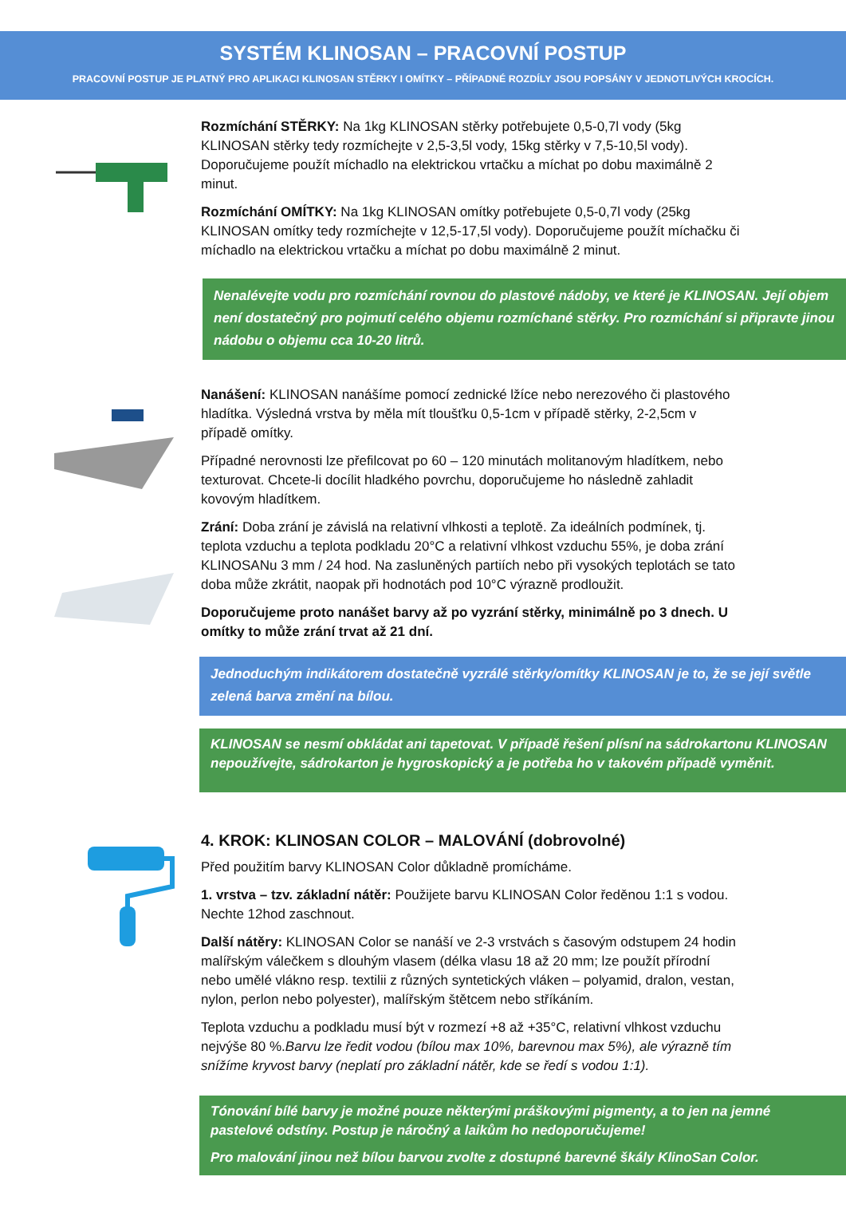SYSTÉM KLINOSAN – PRACOVNÍ POSTUP
PRACOVNÍ POSTUP JE PLATNÝ PRO APLIKACI KLINOSAN STĚRKY I OMÍTKY – PŘÍPADNÉ ROZDÍLY JSOU POPSÁNY V JEDNOTLIVÝCH KROCÍCH.
Rozmíchání STĚRKY: Na 1kg KLINOSAN stěrky potřebujete 0,5-0,7l vody (5kg KLINOSAN stěrky tedy rozmíchejte v 2,5-3,5l vody, 15kg stěrky v 7,5-10,5l vody). Doporučujeme použít míchadlo na elektrickou vrtačku a míchat po dobu maximálně 2 minut.
Rozmíchání OMÍTKY: Na 1kg KLINOSAN omítky potřebujete 0,5-0,7l vody (25kg KLINOSAN omítky tedy rozmíchejte v 12,5-17,5l vody). Doporučujeme použít míchačku či míchadlo na elektrickou vrtačku a míchat po dobu maximálně 2 minut.
Nenalévejte vodu pro rozmíchání rovnou do plastové nádoby, ve které je KLINOSAN. Její objem není dostatečný pro pojmutí celého objemu rozmíchané stěrky. Pro rozmíchání si připravte jinou nádobu o objemu cca 10-20 litrů.
Nanášení: KLINOSAN nanášíme pomocí zednické lžíce nebo nerezového či plastového hladítka. Výsledná vrstva by měla mít tloušťku 0,5-1cm v případě stěrky, 2-2,5cm v případě omítky.
Případné nerovnosti lze přefilcovat po 60 – 120 minutách molitanovým hladítkem, nebo texturovat. Chcete-li docílit hladkého povrchu, doporučujeme ho následně zahladit kovovým hladítkem.
Zrání: Doba zrání je závislá na relativní vlhkosti a teplotě. Za ideálních podmínek, tj. teplota vzduchu a teplota podkladu 20°C a relativní vlhkost vzduchu 55%, je doba zrání KLINOSANu 3 mm / 24 hod. Na zasluněných partiích nebo při vysokých teplotách se tato doba může zkrátit, naopak při hodnotách pod 10°C výrazně prodloužit.
Doporučujeme proto nanášet barvy až po vyzrání stěrky, minimálně po 3 dnech. U omítky to může zrání trvat až 21 dní.
Jednoduchým indikátorem dostatečně vyzrálé stěrky/omítky KLINOSAN je to, že se její světle zelená barva změní na bílou.
KLINOSAN se nesmí obkládat ani tapetovat. V případě řešení plísní na sádrokartonu KLINOSAN nepoužívejte, sádrokarton je hygroskopický a je potřeba ho v takovém případě vyměnit.
4. KROK: KLINOSAN COLOR – MALOVÁNÍ (dobrovolné)
Před použitím barvy KLINOSAN Color důkladně promícháme.
1. vrstva – tzv. základní nátěr: Použijete barvu KLINOSAN Color ředěnou 1:1 s vodou. Nechte 12hod zaschnout.
Další nátěry: KLINOSAN Color se nanáší ve 2-3 vrstvách s časovým odstupem 24 hodin malířským válečkem s dlouhým vlasem (délka vlasu 18 až 20 mm; lze použít přírodní nebo umělé vlákno resp. textilii z různých syntetických vláken – polyamid, dralon, vestan, nylon, perlon nebo polyester), malířským štětcem nebo stříkáním.
Teplota vzduchu a podkladu musí být v rozmezí +8 až +35°C, relativní vlhkost vzduchu nejvýše 80 %.Barvu lze ředit vodou (bílou max 10%, barevnou max 5%), ale výrazně tím snížíme kryvost barvy (neplatí pro základní nátěr, kde se ředí s vodou 1:1).
Tónování bílé barvy je možné pouze některými práškovými pigmenty, a to jen na jemné pastelové odstíny. Postup je náročný a laikům ho nedoporučujeme!
Pro malování jinou než bílou barvou zvolte z dostupné barevné škály KlinoSan Color.